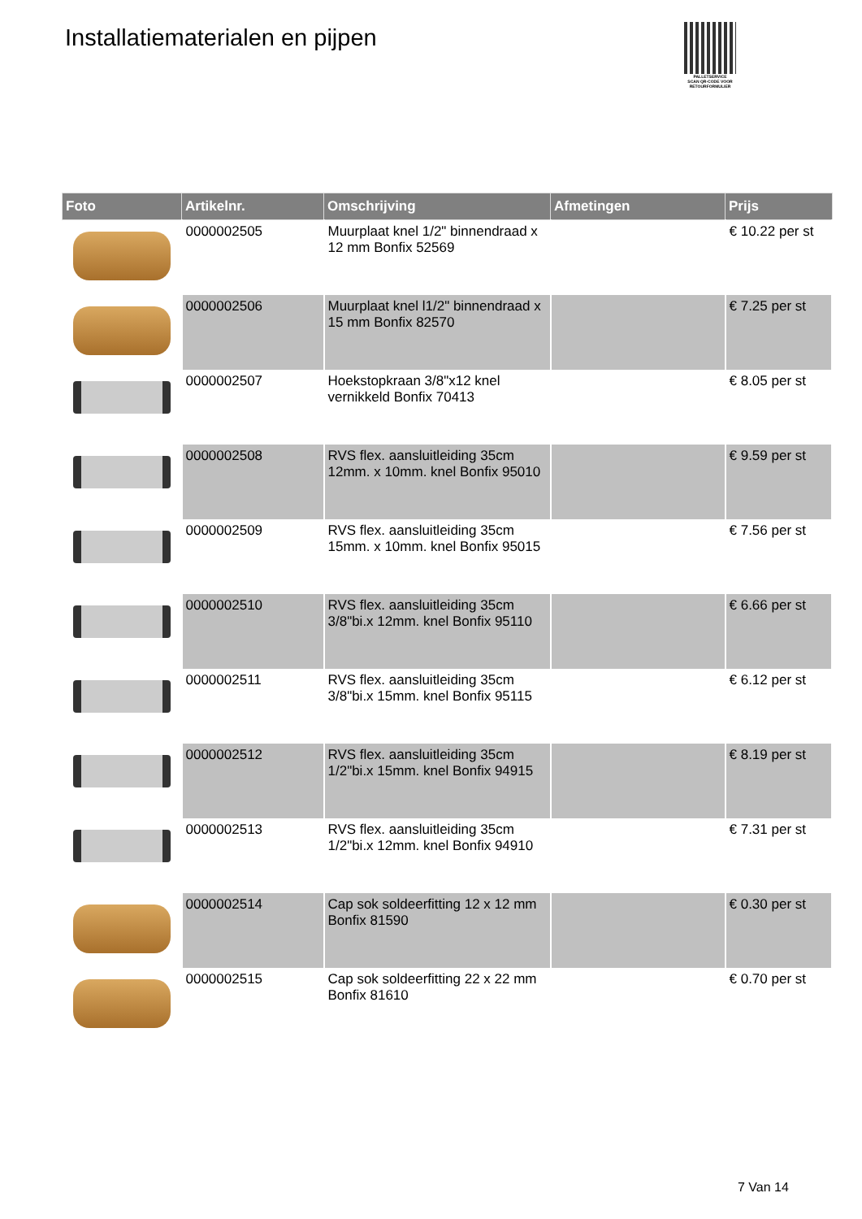Installatiematerialen en pijpen
PALLETSERVICE
SCAN QR-CODE VOOR RETOURFORMULIER
| Foto | Artikelnr. | Omschrijving | Afmetingen | Prijs |
| --- | --- | --- | --- | --- |
| | 0000002505 | Muurplaat knel 1/2" binnendraad x 12 mm Bonfix 52569 | | € 10.22 per st |
| | 0000002506 | Muurplaat knel l1/2" binnendraad x 15 mm Bonfix 82570 | | € 7.25 per st |
| | 0000002507 | Hoekstopkraan 3/8"x12 knel vernikkeld Bonfix 70413 | | € 8.05 per st |
| | 0000002508 | RVS flex. aansluitleiding 35cm 12mm. x 10mm. knel Bonfix 95010 | | € 9.59 per st |
| | 0000002509 | RVS flex. aansluitleiding 35cm 15mm. x 10mm. knel Bonfix 95015 | | € 7.56 per st |
| | 0000002510 | RVS flex. aansluitleiding 35cm 3/8"bi.x 12mm. knel Bonfix 95110 | | € 6.66 per st |
| | 0000002511 | RVS flex. aansluitleiding 35cm 3/8"bi.x 15mm. knel Bonfix 95115 | | € 6.12 per st |
| | 0000002512 | RVS flex. aansluitleiding 35cm 1/2"bi.x 15mm. knel Bonfix 94915 | | € 8.19 per st |
| | 0000002513 | RVS flex. aansluitleiding 35cm 1/2"bi.x 12mm. knel Bonfix 94910 | | € 7.31 per st |
| | 0000002514 | Cap sok soldeerfitting 12 x 12 mm Bonfix 81590 | | € 0.30 per st |
| | 0000002515 | Cap sok soldeerfitting 22 x 22 mm Bonfix 81610 | | € 0.70 per st |
7 Van 14